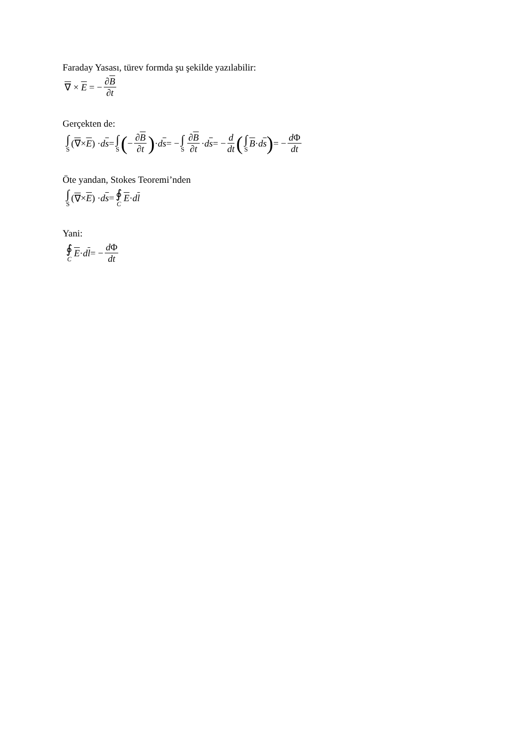Faraday Yasası, türev formda şu şekilde yazılabilir:
∇ × E = − ∂B ∂t
Gerçekten de:
∫ S (∇ × E) · ds = ∫ S ( − ∂B ∂t) · ds = − ∫ S ∂B ∂t · ds = − d dt ( ∫ S B · ds) = − d Φ dt
Öte yandan, Stokes Teoremi’nden
∫ S (∇ × E) · ds = ∮ C E · dl
Yani:
∮ C E · dl = − d Φ dt